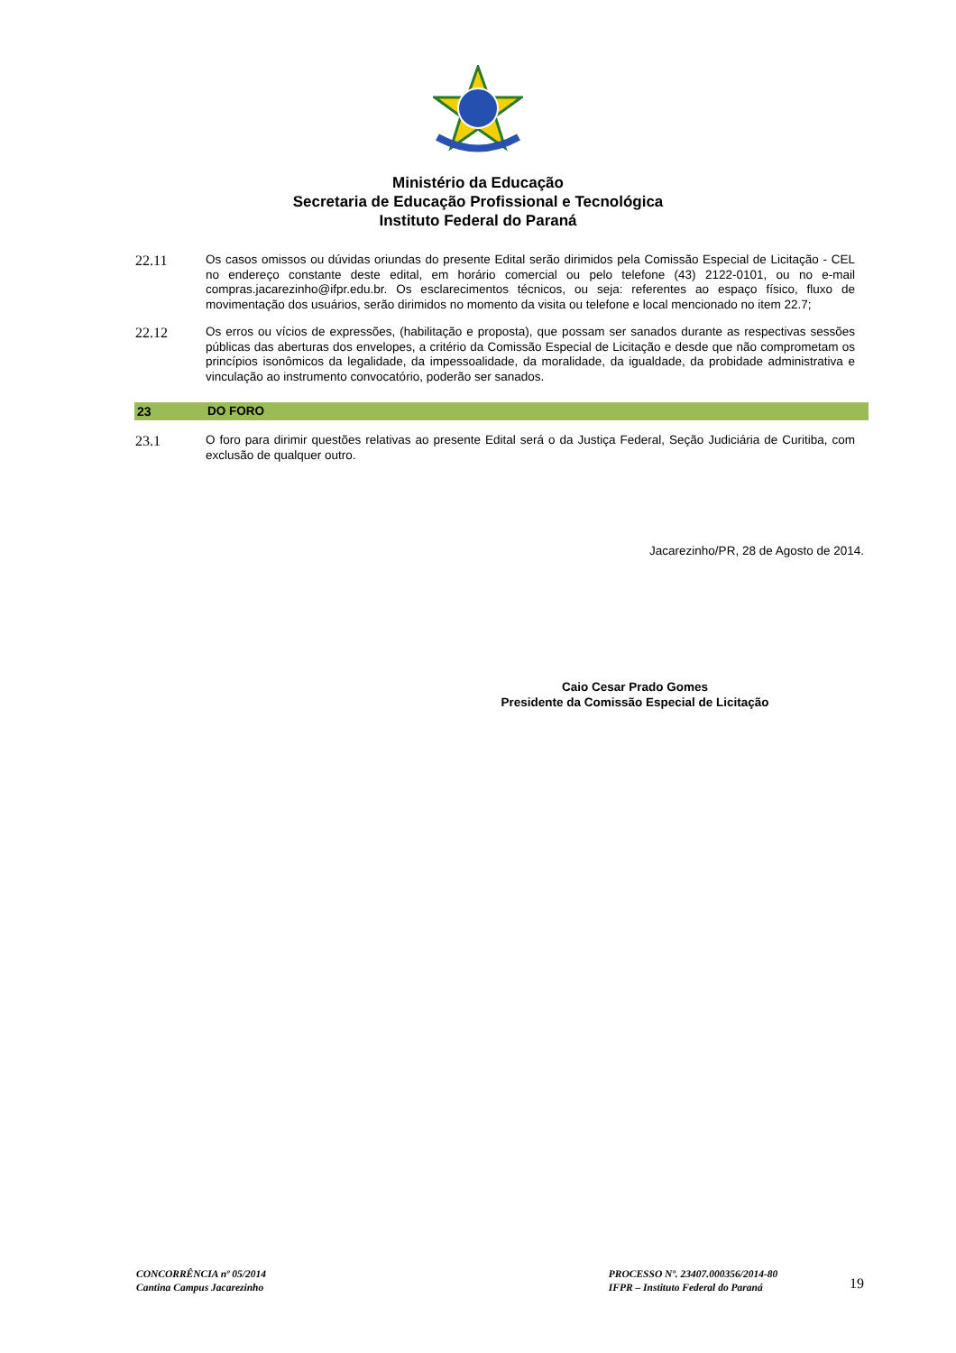Ministério da Educação
Secretaria de Educação Profissional e Tecnológica
Instituto Federal do Paraná
22.11
Os casos omissos ou dúvidas oriundas do presente Edital serão dirimidos pela Comissão Especial de Licitação - CEL no endereço constante deste edital, em horário comercial ou pelo telefone (43) 2122-0101, ou no e-mail compras.jacarezinho@ifpr.edu.br. Os esclarecimentos técnicos, ou seja: referentes ao espaço físico, fluxo de movimentação dos usuários, serão dirimidos no momento da visita ou telefone e local mencionado no item 22.7;
22.12
Os erros ou vícios de expressões, (habilitação e proposta), que possam ser sanados durante as respectivas sessões públicas das aberturas dos envelopes, a critério da Comissão Especial de Licitação e desde que não comprometam os princípios isonômicos da legalidade, da impessoalidade, da moralidade, da igualdade, da probidade administrativa e vinculação ao instrumento convocatório, poderão ser sanados.
23 DO FORO
23.1
O foro para dirimir questões relativas ao presente Edital será o da Justiça Federal, Seção Judiciária de Curitiba, com exclusão de qualquer outro.
Jacarezinho/PR, 28 de Agosto de 2014.
Caio Cesar Prado Gomes
Presidente da Comissão Especial de Licitação
CONCORRÊNCIA nº 05/2014
Cantina Campus Jacarezinho
PROCESSO Nº. 23407.000356/2014-80
IFPR – Instituto Federal do Paraná
19